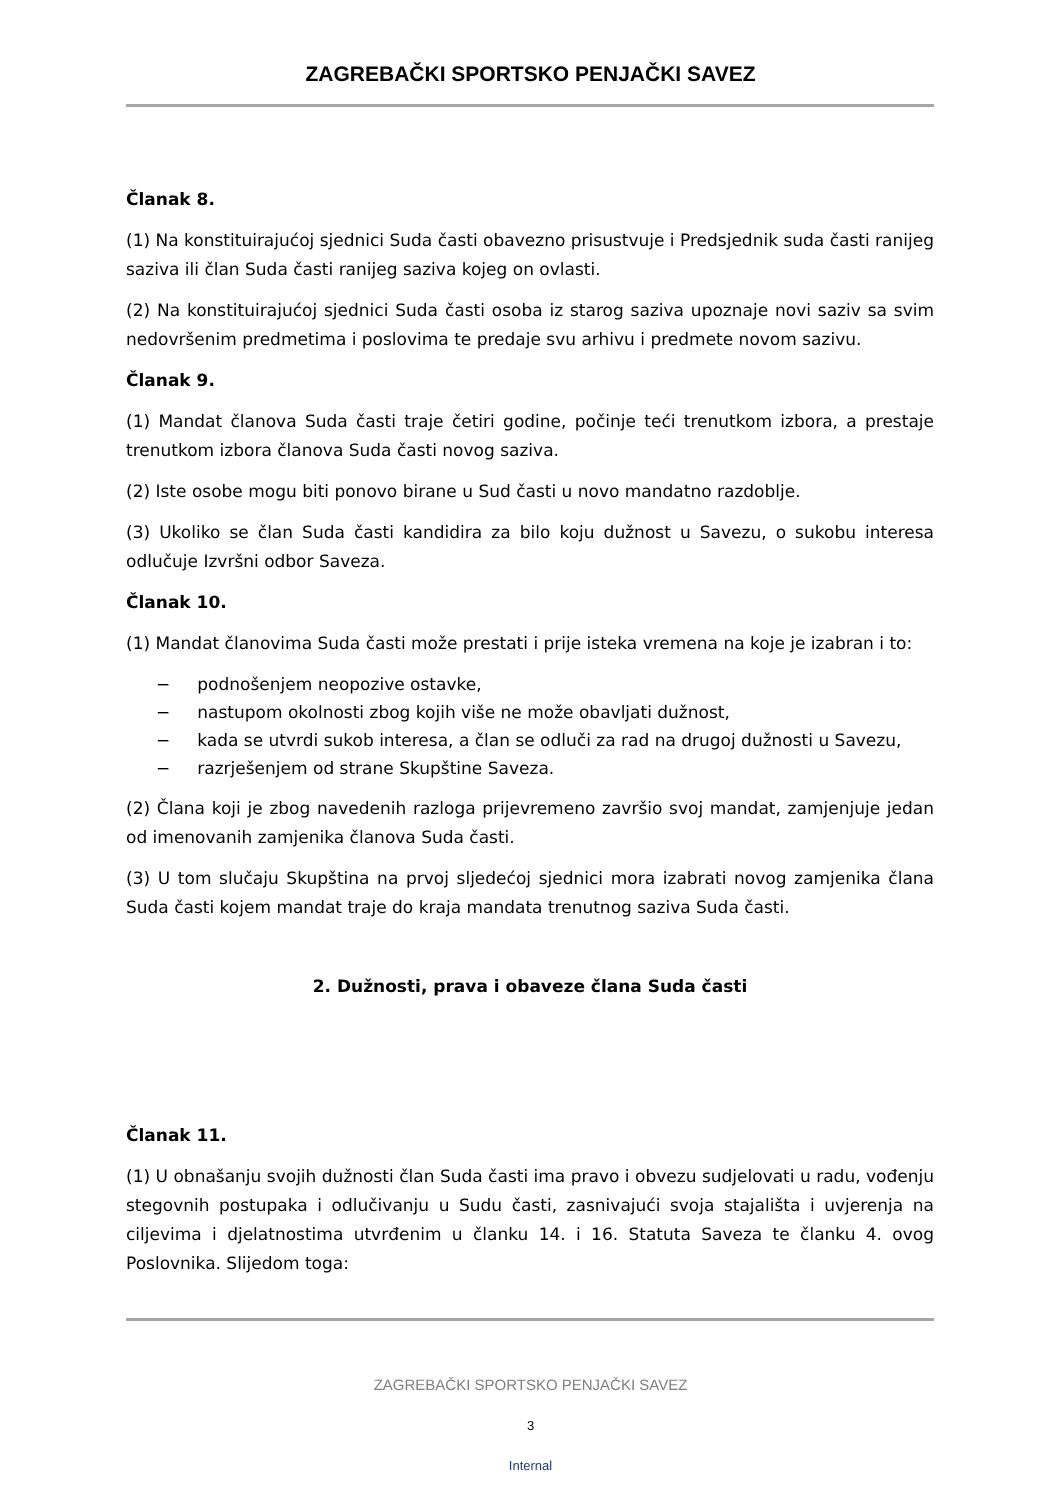ZAGREBAČKI SPORTSKO PENJAČKI SAVEZ
Članak 8.
(1) Na konstituirajućoj sjednici Suda časti obavezno prisustvuje i Predsjednik suda časti ranijeg saziva ili član Suda časti ranijeg saziva kojeg on ovlasti.
(2) Na konstituirajućoj sjednici Suda časti osoba iz starog saziva upoznaje novi saziv sa svim nedovršenim predmetima i poslovima te predaje svu arhivu i predmete novom sazivu.
Članak 9.
(1) Mandat članova Suda časti traje četiri godine, počinje teći trenutkom izbora, a prestaje trenutkom izbora članova Suda časti novog saziva.
(2) Iste osobe mogu biti ponovo birane u Sud časti u novo mandatno razdoblje.
(3) Ukoliko se član Suda časti kandidira za bilo koju dužnost u Savezu, o sukobu interesa odlučuje Izvršni odbor Saveza.
Članak 10.
(1) Mandat članovima Suda časti može prestati i prije isteka vremena na koje je izabran i to:
− podnošenjem neopozive ostavke,
− nastupom okolnosti zbog kojih više ne može obavljati dužnost,
− kada se utvrdi sukob interesa, a član se odluči za rad na drugoj dužnosti u Savezu,
− razrješenjem od strane Skupštine Saveza.
(2) Člana koji je zbog navedenih razloga prijevremeno završio svoj mandat, zamjenjuje jedan od imenovanih zamjenika članova Suda časti.
(3) U tom slučaju Skupština na prvoj sljedećoj sjednici mora izabrati novog zamjenika člana Suda časti kojem mandat traje do kraja mandata trenutnog saziva Suda časti.
2. Dužnosti, prava i obaveze člana Suda časti
Članak 11.
(1) U obnašanju svojih dužnosti član Suda časti ima pravo i obvezu sudjelovati u radu, vođenju stegovnih postupaka i odlučivanju u Sudu časti, zasnivajući svoja stajališta i uvjerenja na ciljevima i djelatnostima utvrđenim u članku 14. i 16. Statuta Saveza te članku 4. ovog Poslovnika. Slijedom toga:
ZAGREBAČKI SPORTSKO PENJAČKI SAVEZ
3
Internal